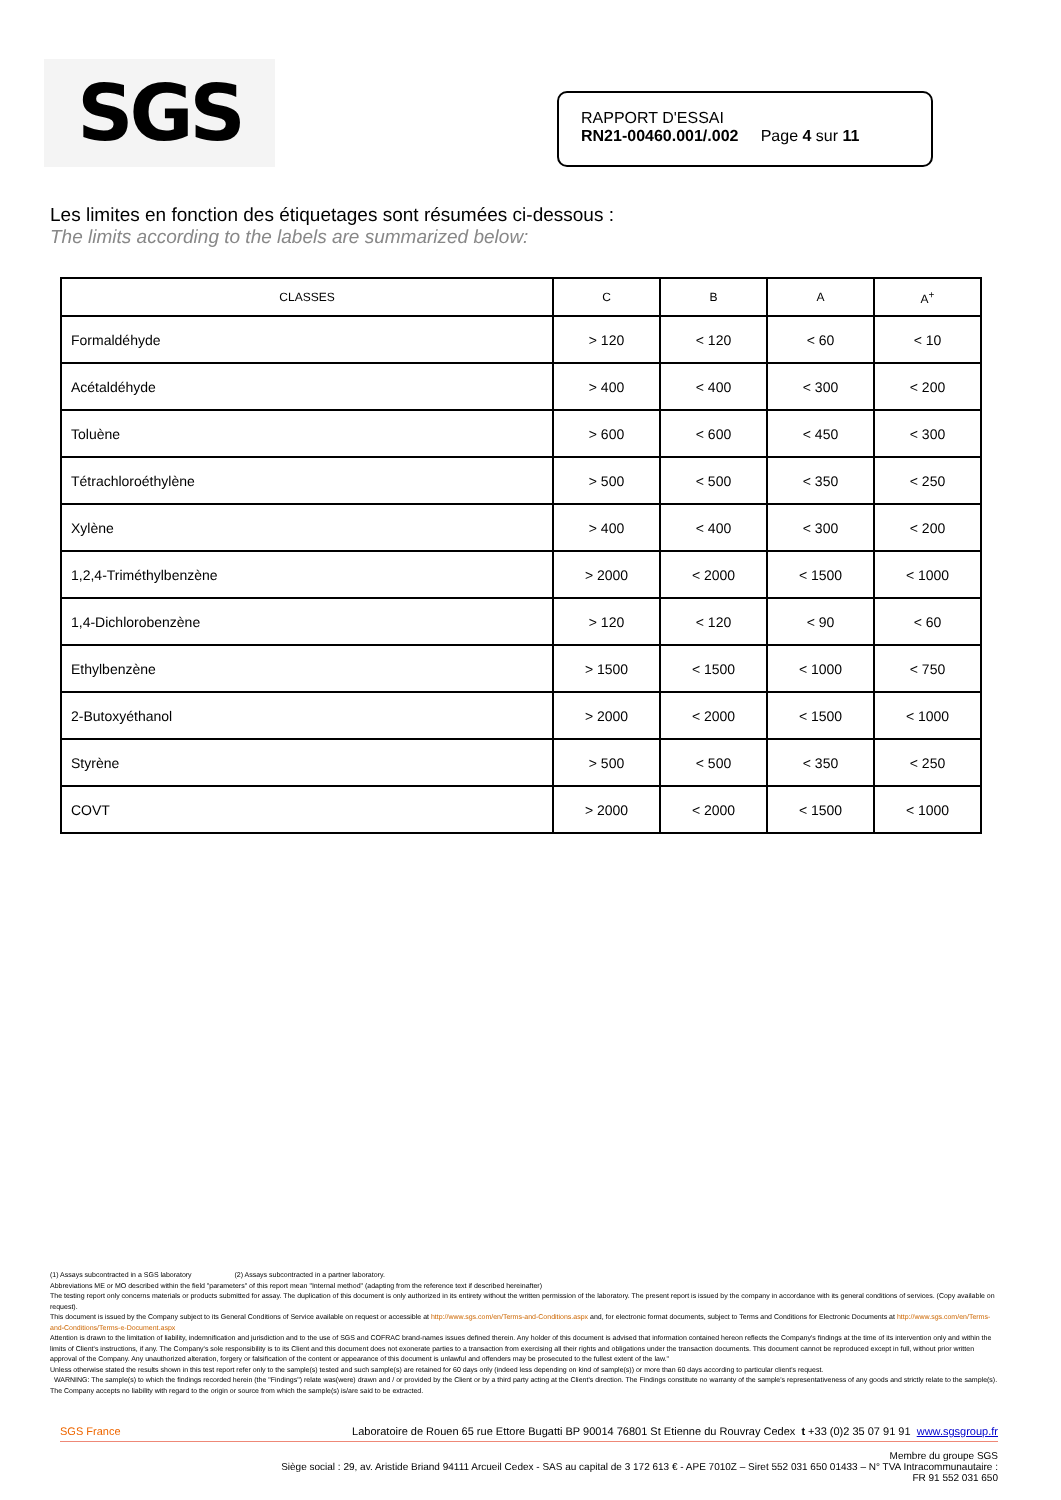SGS
RAPPORT D'ESSAI
RN21-00460.001/.002 Page 4 sur 11
Les limites en fonction des étiquetages sont résumées ci-dessous :
The limits according to the labels are summarized below:
| CLASSES | C | B | A | A<sup>+</sup> |
| --- | --- | --- | --- | --- |
| Formaldéhyde | > 120 | < 120 | < 60 | < 10 |
| Acétaldéhyde | > 400 | < 400 | < 300 | < 200 |
| Toluène | > 600 | < 600 | < 450 | < 300 |
| Tétrachloroéthylène | > 500 | < 500 | < 350 | < 250 |
| Xylène | > 400 | < 400 | < 300 | < 200 |
| 1,2,4-Triméthylbenzène | > 2000 | < 2000 | < 1500 | < 1000 |
| 1,4-Dichlorobenzène | > 120 | < 120 | < 90 | < 60 |
| Ethylbenzène | > 1500 | < 1500 | < 1000 | < 750 |
| 2-Butoxyéthanol | > 2000 | < 2000 | < 1500 | < 1000 |
| Styrène | > 500 | < 500 | < 350 | < 250 |
| COVT | > 2000 | < 2000 | < 1500 | < 1000 |
(1) Assays subcontracted in a SGS laboratory (2) Assays subcontracted in a partner laboratory.
Abbreviations ME or MO described within the field "parameters" of this report mean "Internal method" (adapting from the reference text if described hereinafter)
The testing report only concerns materials or products submitted for assay. The duplication of this document is only authorized in its entirety without the written permission of the laboratory. The present report is issued by the company in accordance with its general conditions of services. (Copy available on request).
This document is issued by the Company subject to its General Conditions of Service available on request or accessible at http://www.sgs.com/en/Terms-and-Conditions.aspx and, for electronic format documents, subject to Terms and Conditions for Electronic Documents at http://www.sgs.com/en/Terms-and-Conditions/Terms-e-Document.aspx
Attention is drawn to the limitation of liability, indemnification and jurisdiction and to the use of SGS and COFRAC brand-names issues defined therein. Any holder of this document is advised that information contained hereon reflects the Company's findings at the time of its intervention only and within the limits of Client's instructions, if any. The Company's sole responsibility is to its Client and this document does not exonerate parties to a transaction from exercising all their rights and obligations under the transaction documents. This document cannot be reproduced except in full, without prior written approval of the Company. Any unauthorized alteration, forgery or falsification of the content or appearance of this document is unlawful and offenders may be prosecuted to the fullest extent of the law."
Unless otherwise stated the results shown in this test report refer only to the sample(s) tested and such sample(s) are retained for 60 days only (indeed less depending on kind of sample(s)) or more than 60 days according to particular client's request.
WARNING: The sample(s) to which the findings recorded herein (the "Findings") relate was(were) drawn and / or provided by the Client or by a third party acting at the Client's direction. The Findings constitute no warranty of the sample's representativeness of any goods and strictly relate to the sample(s). The Company accepts no liability with regard to the origin or source from which the sample(s) is/are said to be extracted.
SGS France Laboratoire de Rouen 65 rue Ettore Bugatti BP 90014 76801 St Etienne du Rouvray Cedex t +33 (0)2 35 07 91 91 www.sgsgroup.fr
Membre du groupe SGS
Siège social : 29, av. Aristide Briand 94111 Arcueil Cedex - SAS au capital de 3 172 613 € - APE 7010Z – Siret 552 031 650 01433 – N° TVA Intracommunautaire :
FR 91 552 031 650